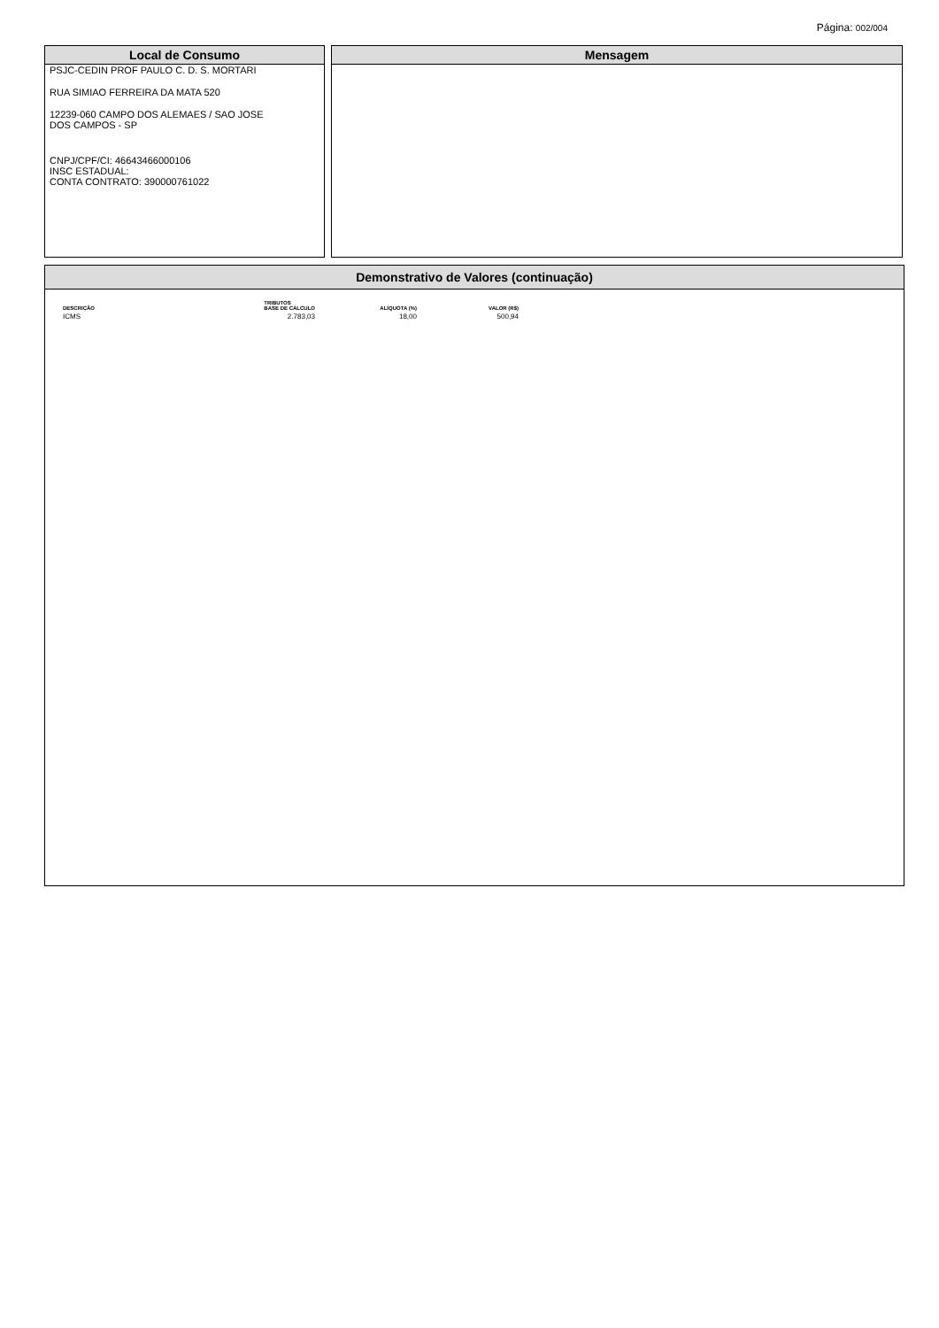Página: 002/004
Local de Consumo
PSJC-CEDIN PROF PAULO C. D. S. MORTARI
RUA SIMIAO FERREIRA DA MATA 520
12239-060 CAMPO DOS ALEMAES / SAO JOSE
DOS CAMPOS - SP
CNPJ/CPF/CI: 46643466000106
INSC ESTADUAL:
CONTA CONTRATO: 390000761022
Mensagem
Demonstrativo de Valores (continuação)
| | TRIBUTOS | | |
| --- | --- | --- | --- |
| DESCRIÇÃO | BASE DE CÁLCULO | ALÍQUOTA (%) | VALOR (R$) |
| ICMS | 2.783,03 | 18,00 | 500,94 |